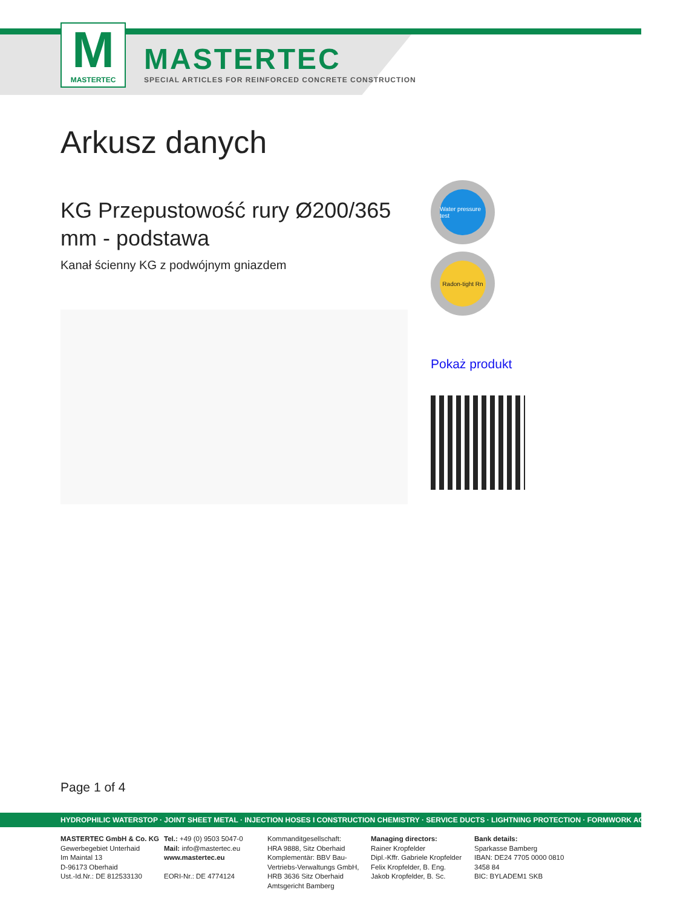M
MASTERTEC
MASTERTEC
SPECIAL ARTICLES FOR REINFORCED CONCRETE CONSTRUCTION
Arkusz danych
KG Przepustowość rury Ø200/365 mm - podstawa
Kanał ścienny KG z podwójnym gniazdem
Water pressure test
Radon-tight Rn
Pokaż produkt
Page 1 of 4
HYDROPHILIC WATERSTOP · JOINT SHEET METAL · INJECTION HOSES I CONSTRUCTION CHEMISTRY · SERVICE DUCTS · LIGHTNING PROTECTION · FORMWORK ACCESSORIES
MASTERTEC GmbH & Co. KG
Gewerbegebiet Unterhaid
Im Maintal 13
D-96173 Oberhaid
Ust.-Id.Nr.: DE 812533130
Tel.: +49 (0) 9503 5047-0
Mail: info@mastertec.eu
www.mastertec.eu
EORI-Nr.: DE 4774124
Kommanditgesellschaft:
HRA 9888, Sitz Oberhaid
Komplementär: BBV Bau-Vertriebs-Verwaltungs GmbH,
HRB 3636 Sitz Oberhaid
Amtsgericht Bamberg
Managing directors:
Rainer Kropfelder
Dipl.-Kffr. Gabriele Kropfelder
Felix Kropfelder, B. Eng.
Jakob Kropfelder, B. Sc.
Bank details:
Sparkasse Bamberg
IBAN: DE24 7705 0000 0810 3458 84
BIC: BYLADEM1 SKB